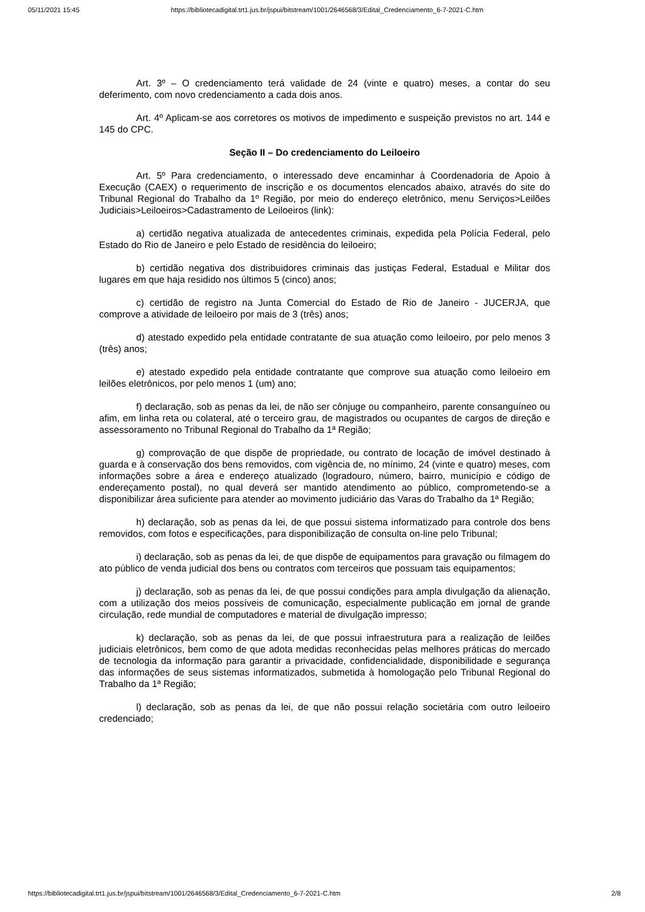05/11/2021 15:45 https://bibliotecadigital.trt1.jus.br/jspui/bitstream/1001/2646568/3/Edital_Credenciamento_6-7-2021-C.htm
Art. 3º – O credenciamento terá validade de 24 (vinte e quatro) meses, a contar do seu deferimento, com novo credenciamento a cada dois anos.
Art. 4º Aplicam-se aos corretores os motivos de impedimento e suspeição previstos no art. 144 e 145 do CPC.
Seção II – Do credenciamento do Leiloeiro
Art. 5º Para credenciamento, o interessado deve encaminhar à Coordenadoria de Apoio à Execução (CAEX) o requerimento de inscrição e os documentos elencados abaixo, através do site do Tribunal Regional do Trabalho da 1º Região, por meio do endereço eletrônico, menu Serviços>Leilões Judiciais>Leiloeiros>Cadastramento de Leiloeiros (link):
a) certidão negativa atualizada de antecedentes criminais, expedida pela Polícia Federal, pelo Estado do Rio de Janeiro e pelo Estado de residência do leiloeiro;
b) certidão negativa dos distribuidores criminais das justiças Federal, Estadual e Militar dos lugares em que haja residido nos últimos 5 (cinco) anos;
c) certidão de registro na Junta Comercial do Estado de Rio de Janeiro - JUCERJA, que comprove a atividade de leiloeiro por mais de 3 (três) anos;
d) atestado expedido pela entidade contratante de sua atuação como leiloeiro, por pelo menos 3 (três) anos;
e) atestado expedido pela entidade contratante que comprove sua atuação como leiloeiro em leilões eletrônicos, por pelo menos 1 (um) ano;
f) declaração, sob as penas da lei, de não ser cônjuge ou companheiro, parente consanguíneo ou afim, em linha reta ou colateral, até o terceiro grau, de magistrados ou ocupantes de cargos de direção e assessoramento no Tribunal Regional do Trabalho da 1ª Região;
g) comprovação de que dispõe de propriedade, ou contrato de locação de imóvel destinado à guarda e à conservação dos bens removidos, com vigência de, no mínimo, 24 (vinte e quatro) meses, com informações sobre a área e endereço atualizado (logradouro, número, bairro, município e código de endereçamento postal), no qual deverá ser mantido atendimento ao público, comprometendo-se a disponibilizar área suficiente para atender ao movimento judiciário das Varas do Trabalho da 1ª Região;
h) declaração, sob as penas da lei, de que possui sistema informatizado para controle dos bens removidos, com fotos e especificações, para disponibilização de consulta on-line pelo Tribunal;
i) declaração, sob as penas da lei, de que dispõe de equipamentos para gravação ou filmagem do ato público de venda judicial dos bens ou contratos com terceiros que possuam tais equipamentos;
j) declaração, sob as penas da lei, de que possui condições para ampla divulgação da alienação, com a utilização dos meios possíveis de comunicação, especialmente publicação em jornal de grande circulação, rede mundial de computadores e material de divulgação impresso;
k) declaração, sob as penas da lei, de que possui infraestrutura para a realização de leilões judiciais eletrônicos, bem como de que adota medidas reconhecidas pelas melhores práticas do mercado de tecnologia da informação para garantir a privacidade, confidencialidade, disponibilidade e segurança das informações de seus sistemas informatizados, submetida à homologação pelo Tribunal Regional do Trabalho da 1ª Região;
l) declaração, sob as penas da lei, de que não possui relação societária com outro leiloeiro credenciado;
https://bibliotecadigital.trt1.jus.br/jspui/bitstream/1001/2646568/3/Edital_Credenciamento_6-7-2021-C.htm 2/8